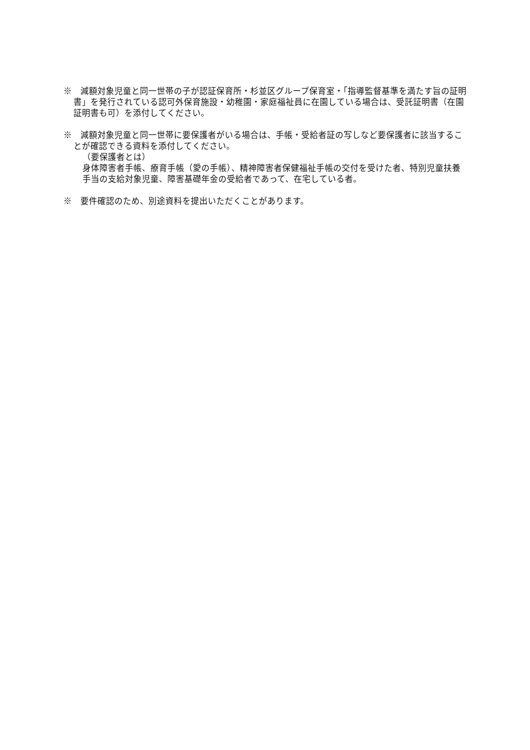※　減額対象児童と同一世帯の子が認証保育所・杉並区グループ保育室・「指導監督基準を満たす旨の証明書」を発行されている認可外保育施設・幼稚園・家庭福祉員に在園している場合は、受託証明書（在園証明書も可）を添付してください。
※　減額対象児童と同一世帯に要保護者がいる場合は、手帳・受給者証の写しなど要保護者に該当することが確認できる資料を添付してください。
（要保護者とは）
身体障害者手帳、療育手帳（愛の手帳）、精神障害者保健福祉手帳の交付を受けた者、特別児童扶養手当の支給対象児童、障害基礎年金の受給者であって、在宅している者。
※　要件確認のため、別途資料を提出いただくことがあります。